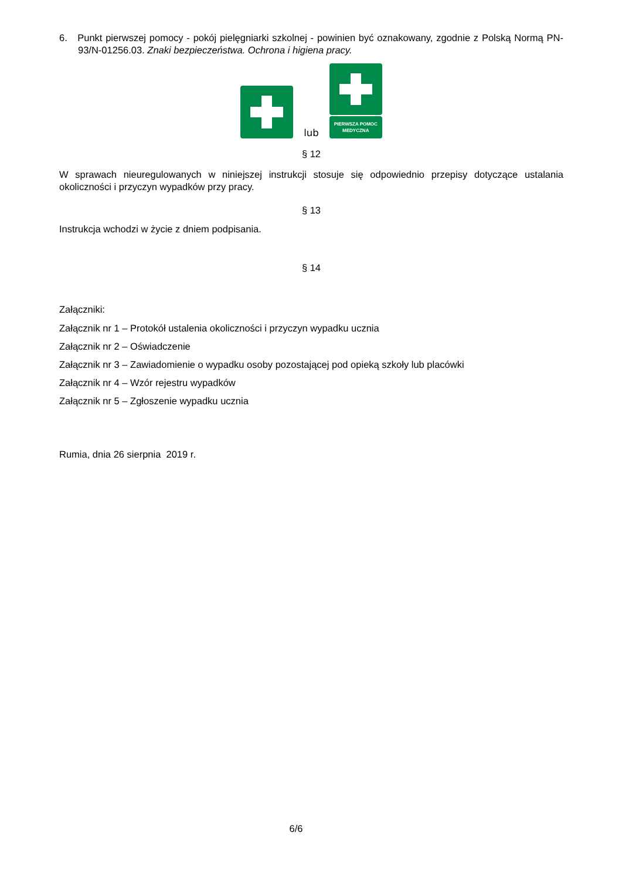6. Punkt pierwszej pomocy - pokój pielęgniarki szkolnej - powinien być oznakowany, zgodnie z Polską Normą PN-93/N-01256.03. Znaki bezpieczeństwa. Ochrona i higiena pracy.
lub
PIERWSZA POMOC
MEDYCZNA
§ 12
W sprawach nieuregulowanych w niniejszej instrukcji stosuje się odpowiednio przepisy dotyczące ustalania okoliczności i przyczyn wypadków przy pracy.
§ 13
Instrukcja wchodzi w życie z dniem podpisania.
§ 14
Załączniki:
Załącznik nr 1 – Protokół ustalenia okoliczności i przyczyn wypadku ucznia
Załącznik nr 2 – Oświadczenie
Załącznik nr 3 – Zawiadomienie o wypadku osoby pozostającej pod opieką szkoły lub placówki
Załącznik nr 4 – Wzór rejestru wypadków
Załącznik nr 5 – Zgłoszenie wypadku ucznia
Rumia, dnia 26 sierpnia 2019 r.
6/6